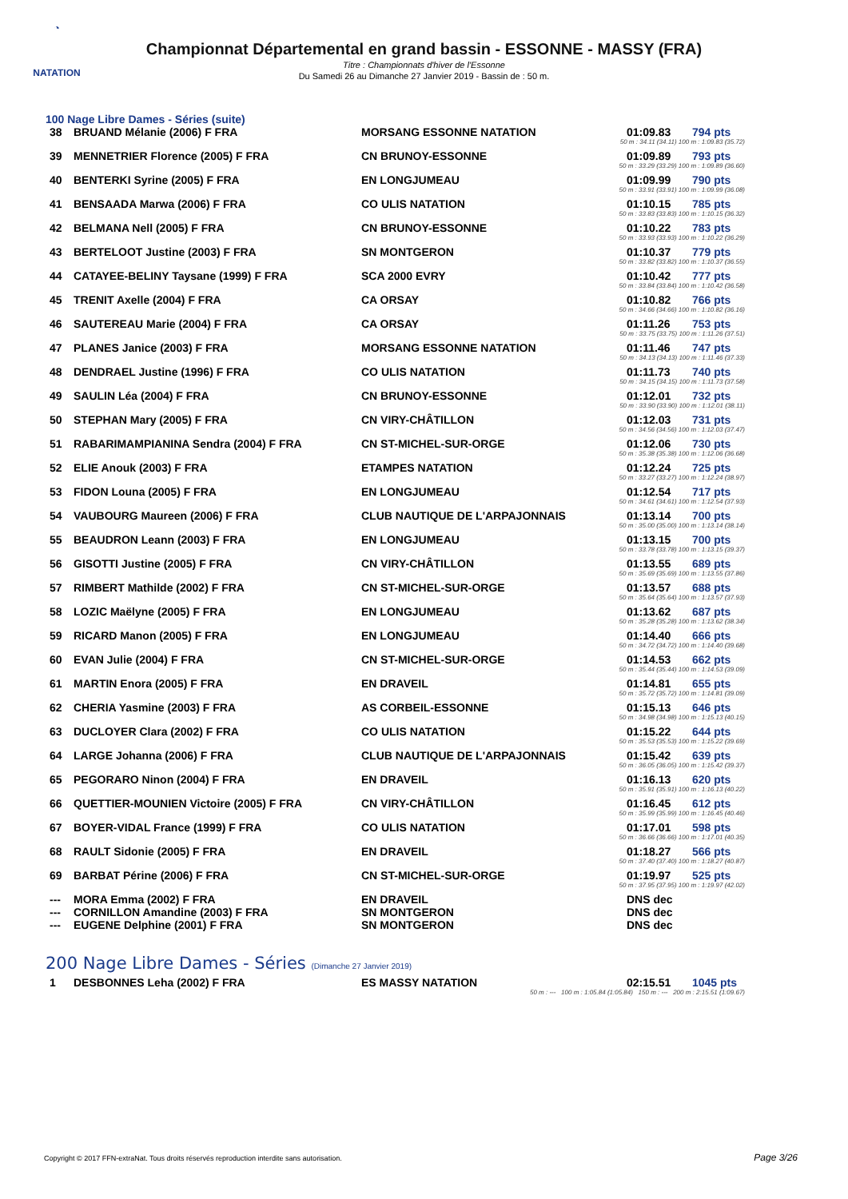◔
NATATION
Championnat Départemental en grand bassin - ESSONNE - MASSY (FRA)
Titre : Championnats d'hiver de l'Essonne
Du Samedi 26 au Dimanche 27 Janvier 2019 - Bassin de : 50 m.
100 Nage Libre Dames - Séries (suite)
| 38 | BRUAND Mélanie (2006) F FRA | MORSANG ESSONNE NATATION | 01:09.83 | 794 pts |
| 50 m : 34.11 (34.11) 100 m : 1:09.83 (35.72) | | | | |
| 39 | MENNETRIER Florence (2005) F FRA | CN BRUNOY-ESSONNE | 01:09.89 | 793 pts |
| 50 m : 33.29 (33.29) 100 m : 1:09.89 (36.60) | | | | |
| 40 | BENTERKI Syrine (2005) F FRA | EN LONGJUMEAU | 01:09.99 | 790 pts |
| 50 m : 33.91 (33.91) 100 m : 1:09.99 (36.08) | | | | |
| 41 | BENSAADA Marwa (2006) F FRA | CO ULIS NATATION | 01:10.15 | 785 pts |
| 50 m : 33.83 (33.83) 100 m : 1:10.15 (36.32) | | | | |
| 42 | BELMANA Nell (2005) F FRA | CN BRUNOY-ESSONNE | 01:10.22 | 783 pts |
| 50 m : 33.93 (33.93) 100 m : 1:10.22 (36.29) | | | | |
| 43 | BERTELOOT Justine (2003) F FRA | SN MONTGERON | 01:10.37 | 779 pts |
| 50 m : 33.82 (33.82) 100 m : 1:10.37 (36.55) | | | | |
| 44 | CATAYEE-BELINY Taysane (1999) F FRA | SCA 2000 EVRY | 01:10.42 | 777 pts |
| 50 m : 33.84 (33.84) 100 m : 1:10.42 (36.58) | | | | |
| 45 | TRENIT Axelle (2004) F FRA | CA ORSAY | 01:10.82 | 766 pts |
| 50 m : 34.66 (34.66) 100 m : 1:10.82 (36.16) | | | | |
| 46 | SAUTEREAU Marie (2004) F FRA | CA ORSAY | 01:11.26 | 753 pts |
| 50 m : 33.75 (33.75) 100 m : 1:11.26 (37.51) | | | | |
| 47 | PLANES Janice (2003) F FRA | MORSANG ESSONNE NATATION | 01:11.46 | 747 pts |
| 50 m : 34.13 (34.13) 100 m : 1:11.46 (37.33) | | | | |
| 48 | DENDRAEL Justine (1996) F FRA | CO ULIS NATATION | 01:11.73 | 740 pts |
| 50 m : 34.15 (34.15) 100 m : 1:11.73 (37.58) | | | | |
| 49 | SAULIN Léa (2004) F FRA | CN BRUNOY-ESSONNE | 01:12.01 | 732 pts |
| 50 m : 33.90 (33.90) 100 m : 1:12.01 (38.11) | | | | |
| 50 | STEPHAN Mary (2005) F FRA | CN VIRY-CHÂTILLON | 01:12.03 | 731 pts |
| 50 m : 34.56 (34.56) 100 m : 1:12.03 (37.47) | | | | |
| 51 | RABARIMAMPIANINA Sendra (2004) F FRA | CN ST-MICHEL-SUR-ORGE | 01:12.06 | 730 pts |
| 50 m : 35.38 (35.38) 100 m : 1:12.06 (36.68) | | | | |
| 52 | ELIE Anouk (2003) F FRA | ETAMPES NATATION | 01:12.24 | 725 pts |
| 50 m : 33.27 (33.27) 100 m : 1:12.24 (38.97) | | | | |
| 53 | FIDON Louna (2005) F FRA | EN LONGJUMEAU | 01:12.54 | 717 pts |
| 50 m : 34.61 (34.61) 100 m : 1:12.54 (37.93) | | | | |
| 54 | VAUBOURG Maureen (2006) F FRA | CLUB NAUTIQUE DE L'ARPAJONNAIS | 01:13.14 | 700 pts |
| 50 m : 35.00 (35.00) 100 m : 1:13.14 (38.14) | | | | |
| 55 | BEAUDRON Leann (2003) F FRA | EN LONGJUMEAU | 01:13.15 | 700 pts |
| 50 m : 33.78 (33.78) 100 m : 1:13.15 (39.37) | | | | |
| 56 | GISOTTI Justine (2005) F FRA | CN VIRY-CHÂTILLON | 01:13.55 | 689 pts |
| 50 m : 35.69 (35.69) 100 m : 1:13.55 (37.86) | | | | |
| 57 | RIMBERT Mathilde (2002) F FRA | CN ST-MICHEL-SUR-ORGE | 01:13.57 | 688 pts |
| 50 m : 35.64 (35.64) 100 m : 1:13.57 (37.93) | | | | |
| 58 | LOZIC Maëlyne (2005) F FRA | EN LONGJUMEAU | 01:13.62 | 687 pts |
| 50 m : 35.28 (35.28) 100 m : 1:13.62 (38.34) | | | | |
| 59 | RICARD Manon (2005) F FRA | EN LONGJUMEAU | 01:14.40 | 666 pts |
| 50 m : 34.72 (34.72) 100 m : 1:14.40 (39.68) | | | | |
| 60 | EVAN Julie (2004) F FRA | CN ST-MICHEL-SUR-ORGE | 01:14.53 | 662 pts |
| 50 m : 35.44 (35.44) 100 m : 1:14.53 (39.09) | | | | |
| 61 | MARTIN Enora (2005) F FRA | EN DRAVEIL | 01:14.81 | 655 pts |
| 50 m : 35.72 (35.72) 100 m : 1:14.81 (39.09) | | | | |
| 62 | CHERIA Yasmine (2003) F FRA | AS CORBEIL-ESSONNE | 01:15.13 | 646 pts |
| 50 m : 34.98 (34.98) 100 m : 1:15.13 (40.15) | | | | |
| 63 | DUCLOYER Clara (2002) F FRA | CO ULIS NATATION | 01:15.22 | 644 pts |
| 50 m : 35.53 (35.53) 100 m : 1:15.22 (39.69) | | | | |
| 64 | LARGE Johanna (2006) F FRA | CLUB NAUTIQUE DE L'ARPAJONNAIS | 01:15.42 | 639 pts |
| 50 m : 36.05 (36.05) 100 m : 1:15.42 (39.37) | | | | |
| 65 | PEGORARO Ninon (2004) F FRA | EN DRAVEIL | 01:16.13 | 620 pts |
| 50 m : 35.91 (35.91) 100 m : 1:16.13 (40.22) | | | | |
| 66 | QUETTIER-MOUNIEN Victoire (2005) F FRA | CN VIRY-CHÂTILLON | 01:16.45 | 612 pts |
| 50 m : 35.99 (35.99) 100 m : 1:16.45 (40.46) | | | | |
| 67 | BOYER-VIDAL France (1999) F FRA | CO ULIS NATATION | 01:17.01 | 598 pts |
| 50 m : 36.66 (36.66) 100 m : 1:17.01 (40.35) | | | | |
| 68 | RAULT Sidonie (2005) F FRA | EN DRAVEIL | 01:18.27 | 566 pts |
| 50 m : 37.40 (37.40) 100 m : 1:18.27 (40.87) | | | | |
| 69 | BARBAT Périne (2006) F FRA | CN ST-MICHEL-SUR-ORGE | 01:19.97 | 525 pts |
| 50 m : 37.95 (37.95) 100 m : 1:19.97 (42.02) | | | | |
| --- | MORA Emma (2002) F FRA | EN DRAVEIL | DNS dec | |
| --- | CORNILLON Amandine (2003) F FRA | SN MONTGERON | DNS dec | |
| --- | EUGENE Delphine (2001) F FRA | SN MONTGERON | DNS dec | |
200 Nage Libre Dames - Séries (Dimanche 27 Janvier 2019)
| 1 | DESBONNES Leha (2002) F FRA | ES MASSY NATATION | 02:15.51 | 1045 pts |
| 50 m : --- 100 m : 1:05.84 (1:05.84) 150 m : --- 200 m : 2:15.51 (1:09.67) | | | | |
Copyright © 2017 FFN-extraNat. Tous droits réservés reproduction interdite sans autorisation.
Page 3/26